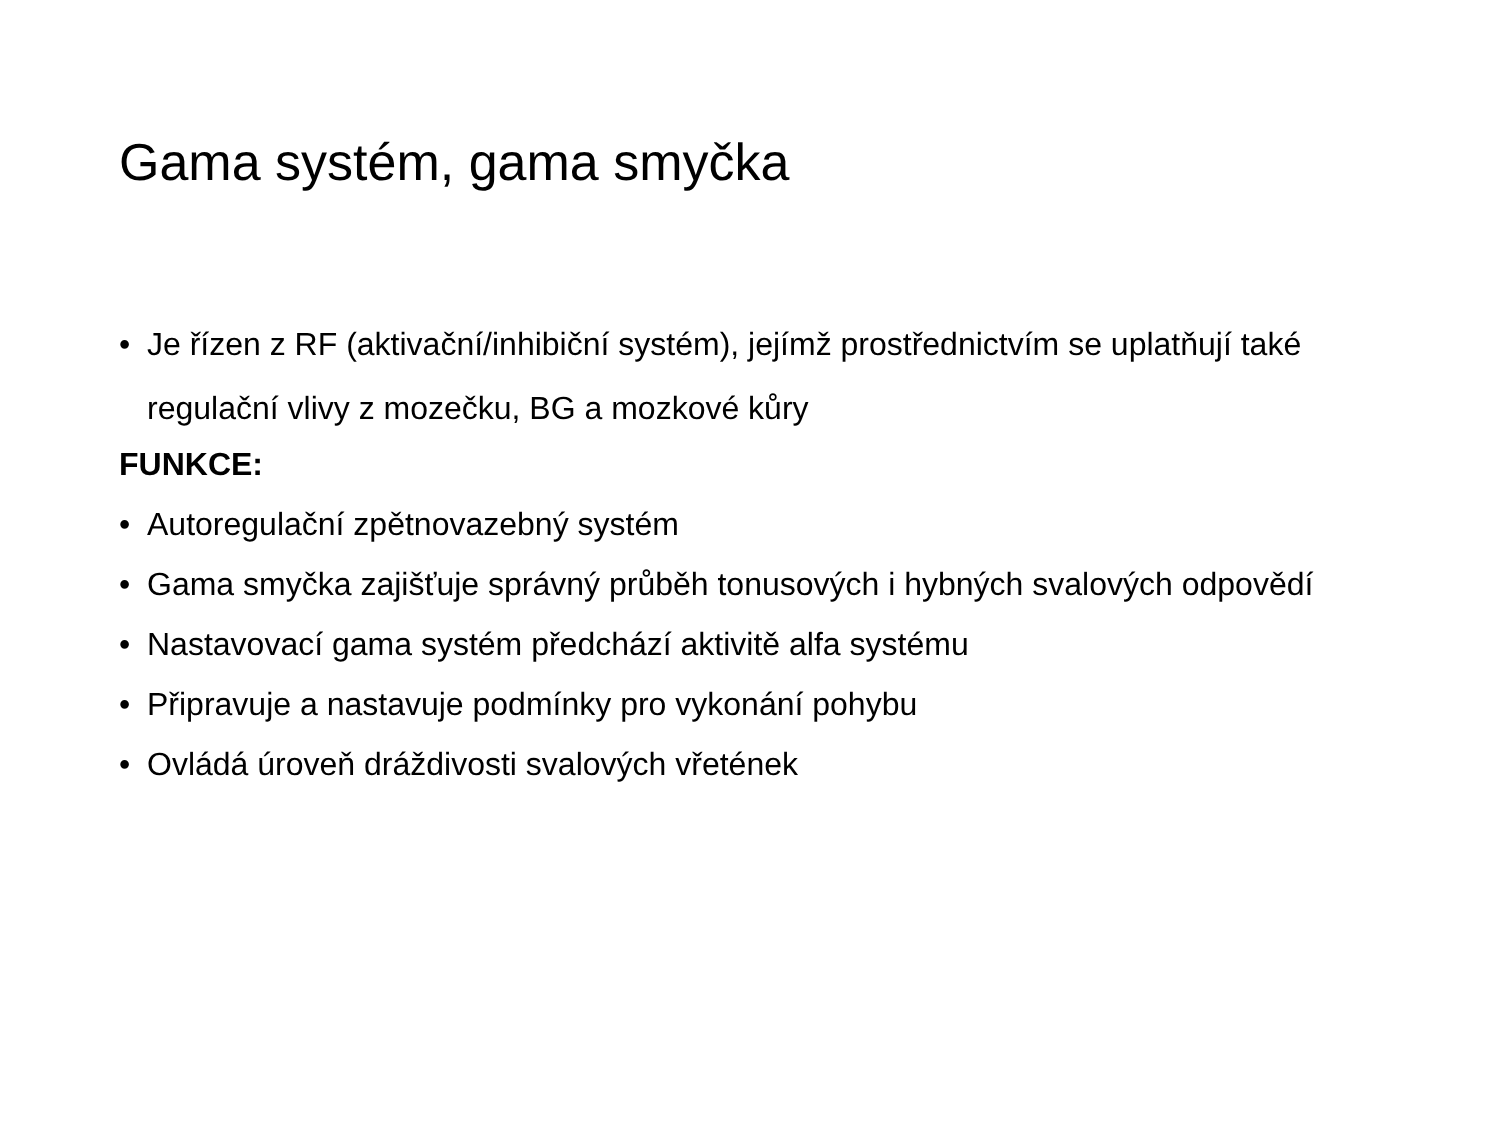Gama systém, gama smyčka
• Je řízen z RF (aktivační/inhibiční systém), jejímž prostřednictvím se uplatňují také regulační vlivy z mozečku, BG a mozkové kůry
FUNKCE:
• Autoregulační zpětnovazebný systém
• Gama smyčka zajišťuje správný průběh tonusových i hybných svalových odpovědí
• Nastavovací gama systém předchází aktivitě alfa systému
• Připravuje a nastavuje podmínky pro vykonání pohybu
• Ovládá úroveň dráždivosti svalových vřetének